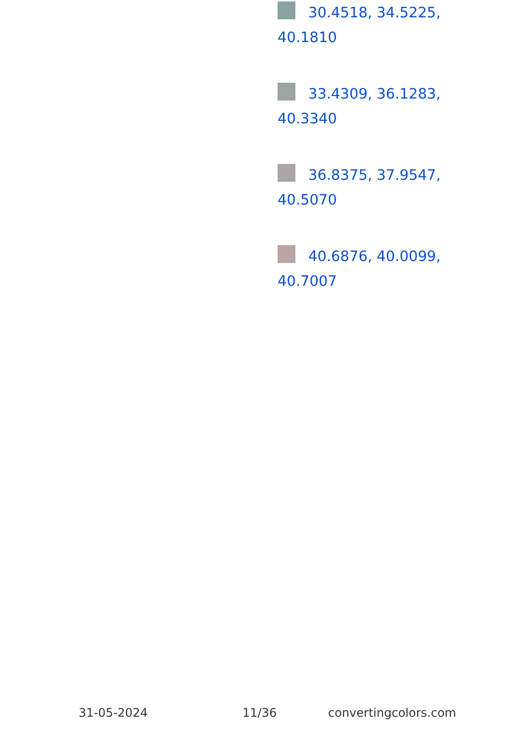30.4518, 34.5225, 40.1810
33.4309, 36.1283, 40.3340
36.8375, 37.9547, 40.5070
40.6876, 40.0099, 40.7007
31-05-2024 11/36 convertingcolors.com